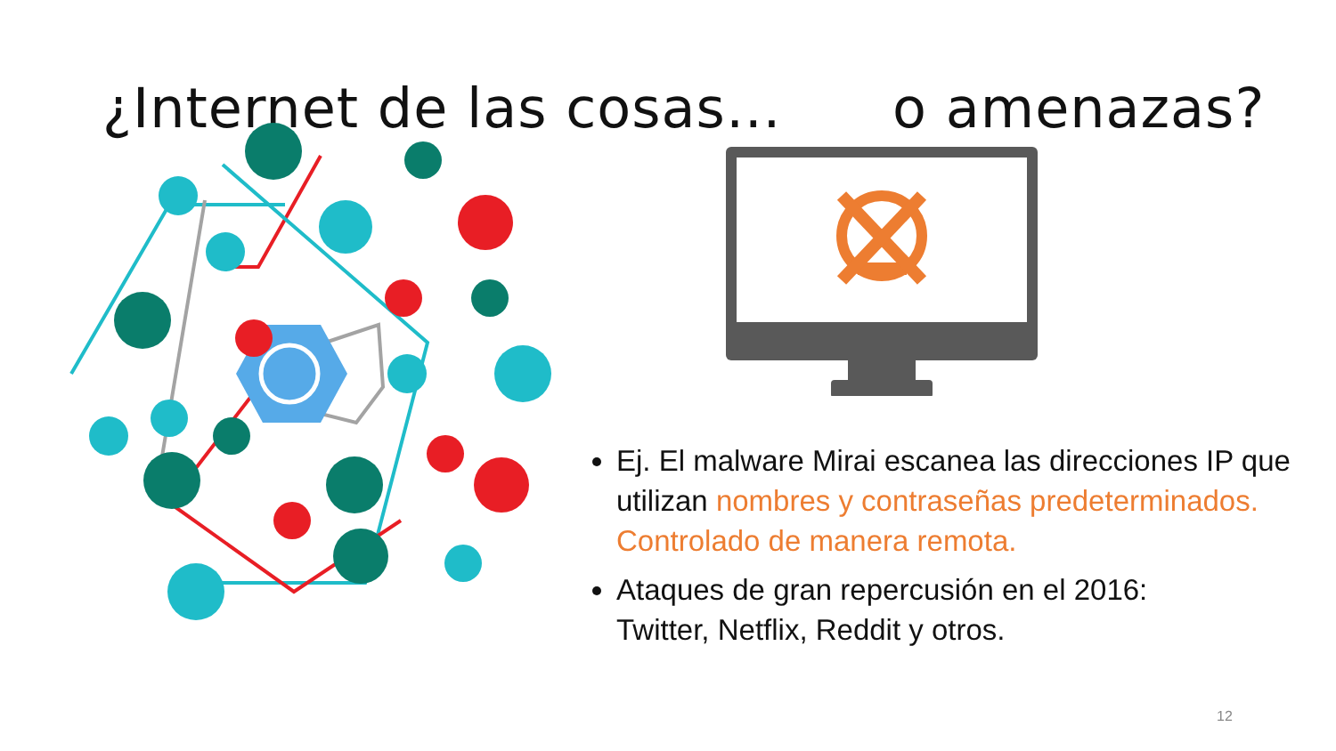¿Internet de las cosas… o amenazas?
Ej. El malware Mirai escanea las direcciones IP que utilizan nombres y contraseñas predeterminados. Controlado de manera remota.
Ataques de gran repercusión en el 2016:
Twitter, Netflix, Reddit y otros.
12